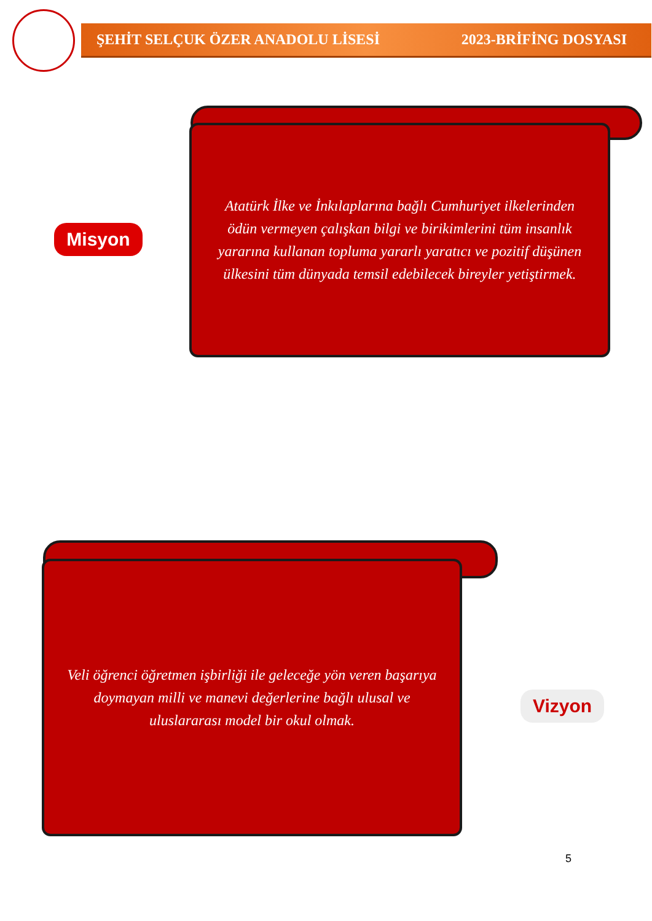ŞEHİT SELÇUK ÖZER ANADOLU LİSESİ 2023-BRİFİNG DOSYASI
Misyon
Atatürk İlke ve İnkılaplarına bağlı Cumhuriyet ilkelerinden ödün vermeyen çalışkan bilgi ve birikimlerini tüm insanlık yararına kullanan topluma yararlı yaratıcı ve pozitif düşünen ülkesini tüm dünyada temsil edebilecek bireyler yetiştirmek.
Veli öğrenci öğretmen işbirliği ile geleceğe yön veren başarıya doymayan milli ve manevi değerlerine bağlı ulusal ve uluslararası model bir okul olmak.
Vizyon
5